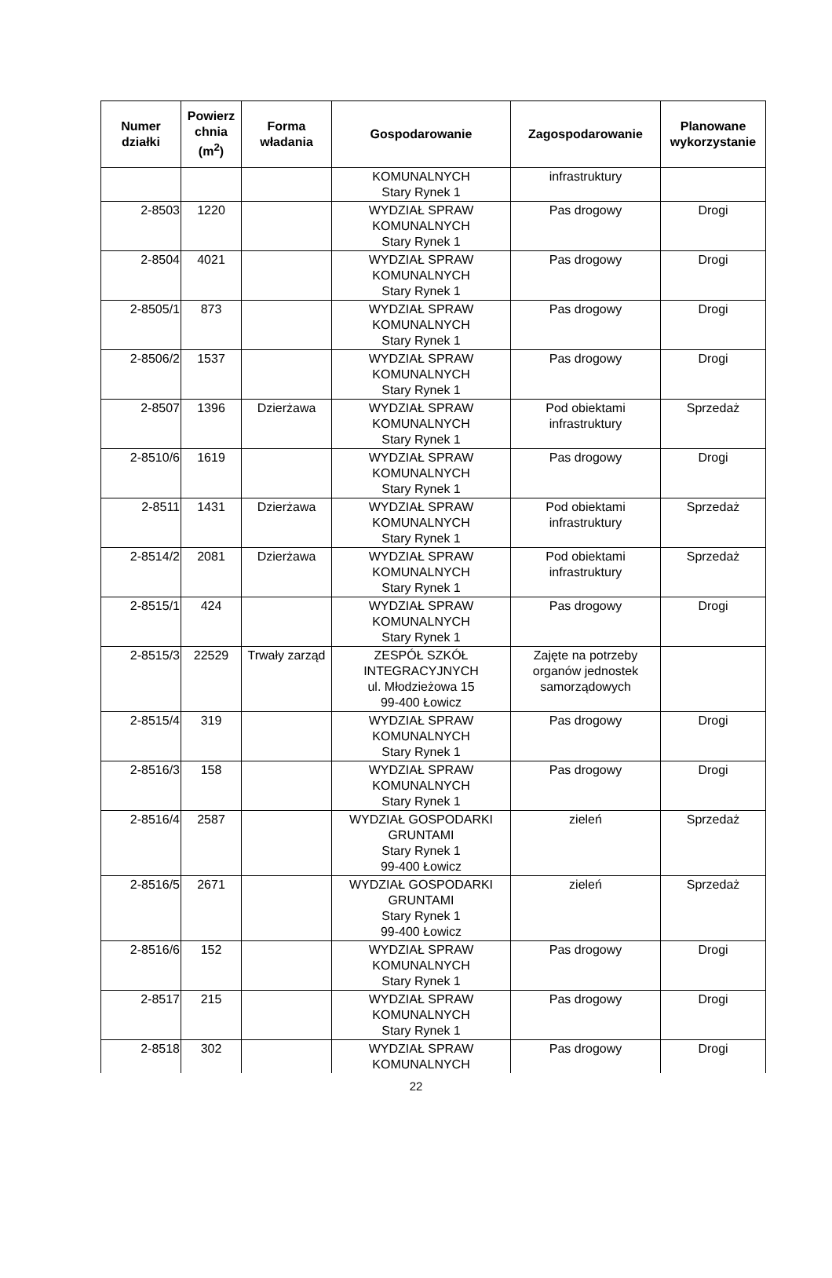| Numer działki | Powierz chnia (m<sup>2</sup>) | Forma władania | Gospodarowanie | Zagospodarowanie | Planowane wykorzystanie |
| --- | --- | --- | --- | --- | --- |
| | | | KOMUNALNYCH Stary Rynek 1 | infrastruktury | |
| 2-8503 | 1220 | | WYDZIAŁ SPRAW KOMUNALNYCH Stary Rynek 1 | Pas drogowy | Drogi |
| 2-8504 | 4021 | | WYDZIAŁ SPRAW KOMUNALNYCH Stary Rynek 1 | Pas drogowy | Drogi |
| 2-8505/1 | 873 | | WYDZIAŁ SPRAW KOMUNALNYCH Stary Rynek 1 | Pas drogowy | Drogi |
| 2-8506/2 | 1537 | | WYDZIAŁ SPRAW KOMUNALNYCH Stary Rynek 1 | Pas drogowy | Drogi |
| 2-8507 | 1396 | Dzierżawa | WYDZIAŁ SPRAW KOMUNALNYCH Stary Rynek 1 | Pod obiektami infrastruktury | Sprzedaż |
| 2-8510/6 | 1619 | | WYDZIAŁ SPRAW KOMUNALNYCH Stary Rynek 1 | Pas drogowy | Drogi |
| 2-8511 | 1431 | Dzierżawa | WYDZIAŁ SPRAW KOMUNALNYCH Stary Rynek 1 | Pod obiektami infrastruktury | Sprzedaż |
| 2-8514/2 | 2081 | Dzierżawa | WYDZIAŁ SPRAW KOMUNALNYCH Stary Rynek 1 | Pod obiektami infrastruktury | Sprzedaż |
| 2-8515/1 | 424 | | WYDZIAŁ SPRAW KOMUNALNYCH Stary Rynek 1 | Pas drogowy | Drogi |
| 2-8515/3 | 22529 | Trwały zarząd | ZESPÓŁ SZKÓŁ INTEGRACYJNYCH ul. Młodzieżowa 15 99-400 Łowicz | Zajęte na potrzeby organów jednostek samorządowych | |
| 2-8515/4 | 319 | | WYDZIAŁ SPRAW KOMUNALNYCH Stary Rynek 1 | Pas drogowy | Drogi |
| 2-8516/3 | 158 | | WYDZIAŁ SPRAW KOMUNALNYCH Stary Rynek 1 | Pas drogowy | Drogi |
| 2-8516/4 | 2587 | | WYDZIAŁ GOSPODARKI GRUNTAMI Stary Rynek 1 99-400 Łowicz | zieleń | Sprzedaż |
| 2-8516/5 | 2671 | | WYDZIAŁ GOSPODARKI GRUNTAMI Stary Rynek 1 99-400 Łowicz | zieleń | Sprzedaż |
| 2-8516/6 | 152 | | WYDZIAŁ SPRAW KOMUNALNYCH Stary Rynek 1 | Pas drogowy | Drogi |
| 2-8517 | 215 | | WYDZIAŁ SPRAW KOMUNALNYCH Stary Rynek 1 | Pas drogowy | Drogi |
| 2-8518 | 302 | | WYDZIAŁ SPRAW KOMUNALNYCH | Pas drogowy | Drogi |
22